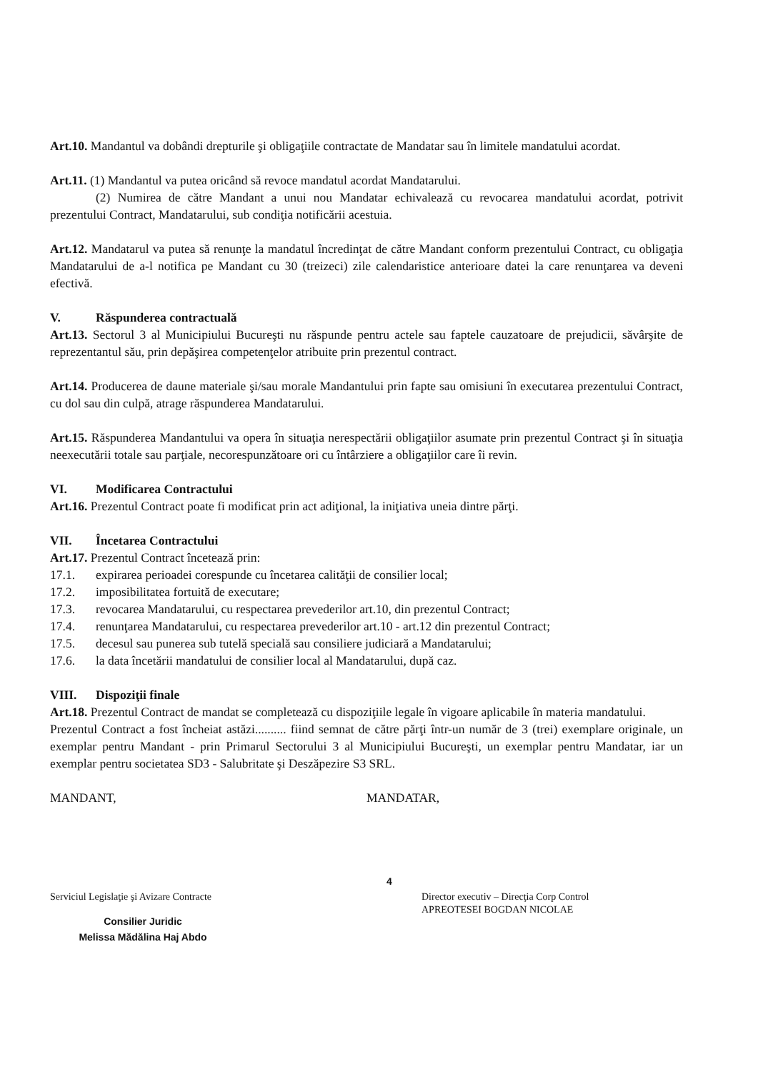Art.10. Mandantul va dobândi drepturile şi obligaţiile contractate de Mandatar sau în limitele mandatului acordat.
Art.11. (1) Mandantul va putea oricând să revoce mandatul acordat Mandatarului.
(2) Numirea de către Mandant a unui nou Mandatar echivalează cu revocarea mandatului acordat, potrivit prezentului Contract, Mandatarului, sub condiţia notificării acestuia.
Art.12. Mandatarul va putea să renunţe la mandatul încredinţat de către Mandant conform prezentului Contract, cu obligaţia Mandatarului de a-l notifica pe Mandant cu 30 (treizeci) zile calendaristice anterioare datei la care renunţarea va deveni efectivă.
V. Răspunderea contractuală
Art.13. Sectorul 3 al Municipiului Bucureşti nu răspunde pentru actele sau faptele cauzatoare de prejudicii, săvârşite de reprezentantul său, prin depăşirea competenţelor atribuite prin prezentul contract.
Art.14. Producerea de daune materiale şi/sau morale Mandantului prin fapte sau omisiuni în executarea prezentului Contract, cu dol sau din culpă, atrage răspunderea Mandatarului.
Art.15. Răspunderea Mandantului va opera în situaţia nerespectării obligaţiilor asumate prin prezentul Contract şi în situaţia neexecutării totale sau parţiale, necorespunzătoare ori cu întârziere a obligaţiilor care îi revin.
VI. Modificarea Contractului
Art.16. Prezentul Contract poate fi modificat prin act adiţional, la iniţiativa uneia dintre părţi.
VII. Încetarea Contractului
Art.17. Prezentul Contract încetează prin:
17.1. expirarea perioadei corespunde cu încetarea calităţii de consilier local;
17.2. imposibilitatea fortuită de executare;
17.3. revocarea Mandatarului, cu respectarea prevederilor art.10, din prezentul Contract;
17.4. renunţarea Mandatarului, cu respectarea prevederilor art.10 - art.12 din prezentul Contract;
17.5. decesul sau punerea sub tutelă specială sau consiliere judiciară a Mandatarului;
17.6. la data încetării mandatului de consilier local al Mandatarului, după caz.
VIII. Dispoziţii finale
Art.18. Prezentul Contract de mandat se completează cu dispoziţiile legale în vigoare aplicabile în materia mandatului.
Prezentul Contract a fost încheiat astăzi.......... fiind semnat de către părţi într-un număr de 3 (trei) exemplare originale, un exemplar pentru Mandant - prin Primarul Sectorului 3 al Municipiului Bucureşti, un exemplar pentru Mandatar, iar un exemplar pentru societatea SD3 - Salubritate şi Deszăpezire S3 SRL.
MANDANT, MANDATAR,
Serviciul Legislaţie şi Avizare Contracte
Consilier Juridic
Melissa Mădălina Haj Abdo
4
Director executiv – Direcţia Corp Control
APREOTESEI BOGDAN NICOLAE